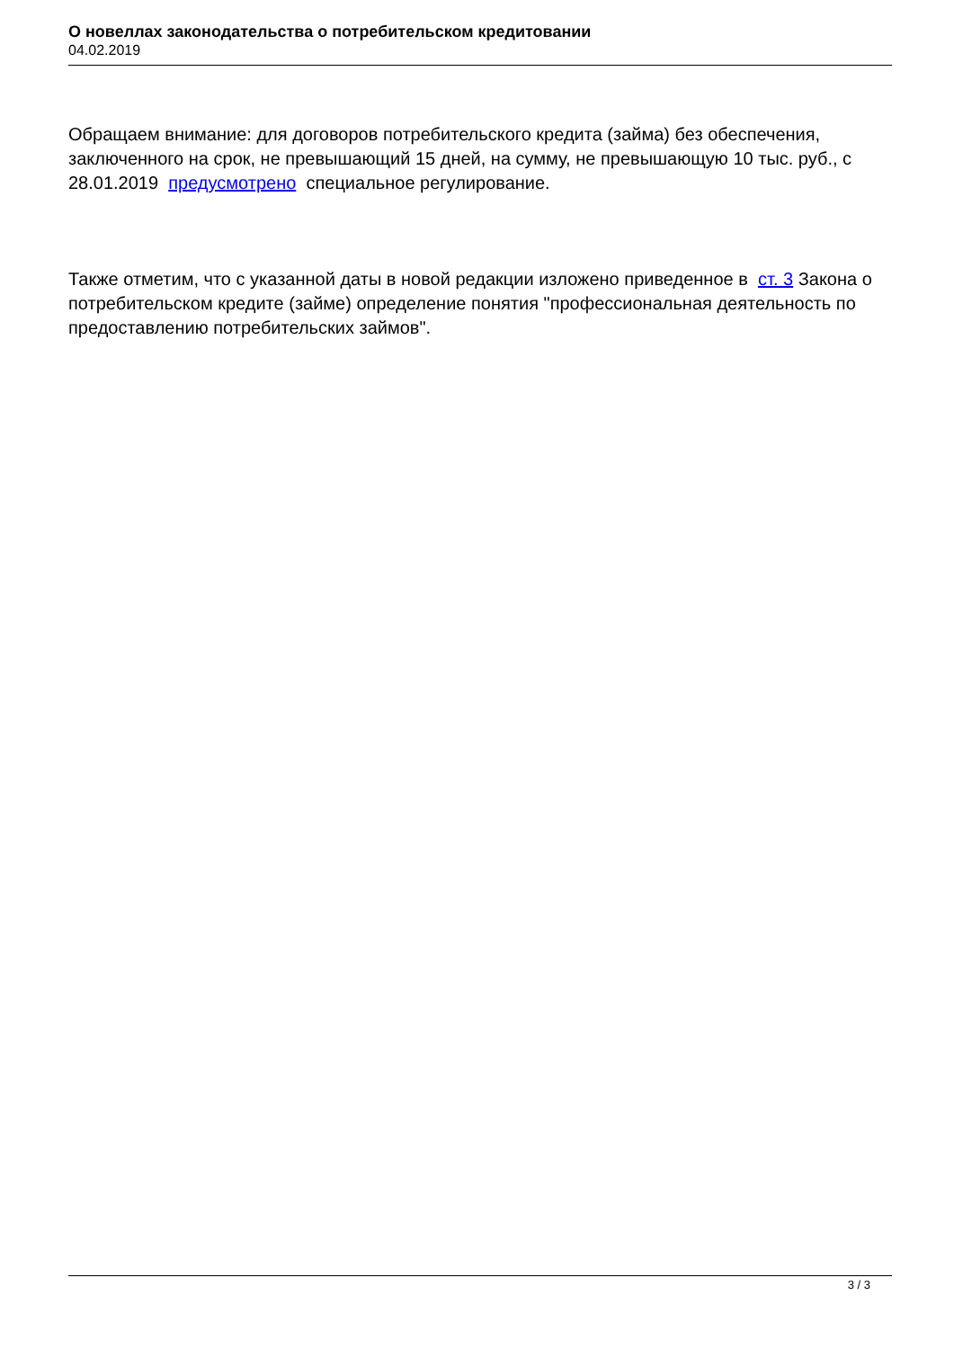О новеллах законодательства о потребительском кредитовании
04.02.2019
Обращаем внимание: для договоров потребительского кредита (займа) без обеспечения, заключенного на срок, не превышающий 15 дней, на сумму, не превышающую 10 тыс. руб., с 28.01.2019 предусмотрено специальное регулирование.
Также отметим, что с указанной даты в новой редакции изложено приведенное в ст. 3 Закона о потребительском кредите (займе) определение понятия "профессиональная деятельность по предоставлению потребительских займов".
3 / 3